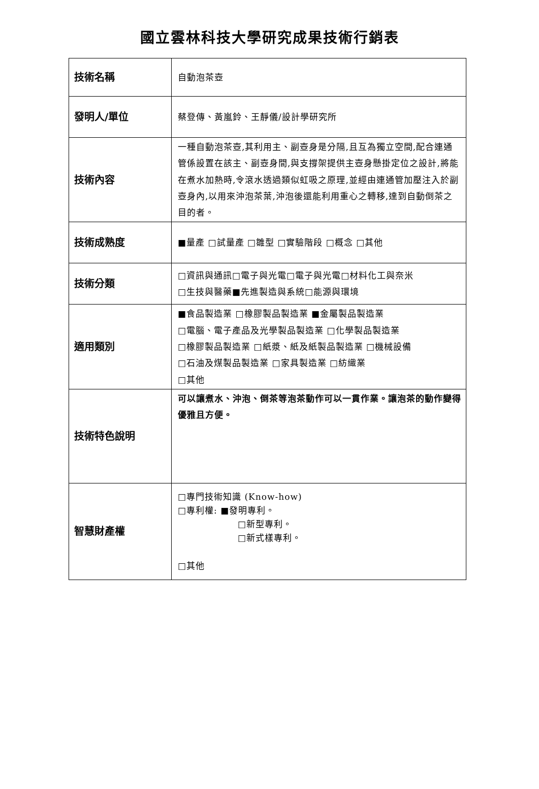國立雲林科技大學研究成果技術行銷表
| 技術名稱 | 自動泡茶壺 |
| 發明人/單位 | 蔡登傳、黃嵐鈴、王靜儀/設計學研究所 |
| 技術內容 | 一種自動泡茶壺,其利用主、副壺身是分隔,且互為獨立空間,配合連通管係設置在該主、副壺身間,與支撐架提供主壺身懸掛定位之設計,將能在煮水加熱時,令滾水透過類似虹吸之原理,並經由連通管加壓注入於副壺身內,以用來沖泡茶葉,沖泡後還能利用重心之轉移,達到自動倒茶之目的者。 |
| 技術成熟度 | ■量產 □試量產 □雛型 □實驗階段 □概念 □其他 |
| 技術分類 | □資訊與通訊□電子與光電□電子與光電□材料化工與奈米 □生技與醫藥■先進製造與系統□能源與環境 |
| 適用類別 | ■食品製造業 □橡膠製品製造業 ■金屬製品製造業 □電腦、電子產品及光學製品製造業 □化學製品製造業 □橡膠製品製造業 □紙漿、紙及紙製品製造業 □機械設備 □石油及煤製品製造業 □家具製造業 □紡織業 □其他 |
| 技術特色說明 | 可以讓煮水、沖泡、倒茶等泡茶動作可以一貫作業。讓泡茶的動作變得優雅且方便。 |
| 智慧財產權 | □專門技術知識 (Know-how) □專利權: ■發明專利。 □新型專利。 □新式樣專利。 □其他 |